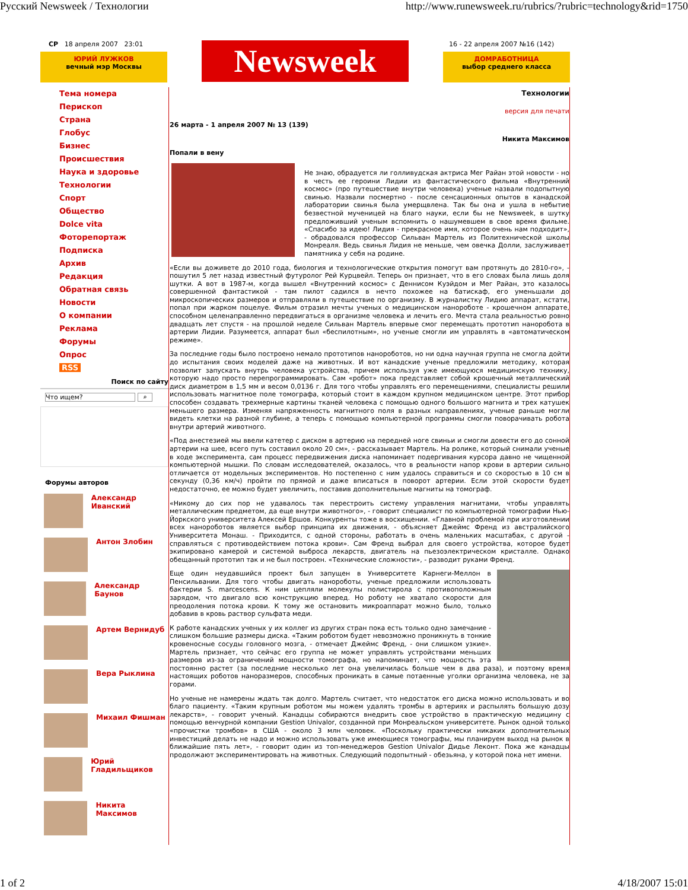Русский Newsweek / Технологии http://www.runewsweek.ru/rubrics/?rubric=technology&rid=1750
СР 18 апреля 2007 23:01
ЮРИЙ ЛУЖКОВ
вечный мэр Москвы
Newsweek
16 - 22 апреля 2007 №16 (142)
ДОМРАБОТНИЦА
выбор среднего класса
Тема номера
Перископ
Страна
Глобус
Бизнес
Происшествия
Наука и здоровье
Технологии
Спорт
Общество
Dolce vita
Фоторепортаж
Подписка
Архив
Редакция
Обратная связь
Новости
О компании
Реклама
Форумы
Опрос
RSS
Поиск по сайту
Что ищем? ⌕
Форумы авторов
Александр Иванский
Антон Злобин
Александр Баунов
Артем Вернидуб
Вера Рыклина
Михаил Фишман
Юрий Гладильщиков
Никита Максимов
Технологии
версия для печати
26 марта - 1 апреля 2007 № 13 (139)
Никита Максимов
Попали в вену
Не знаю, обрадуется ли голливудская актриса Мег Райан этой новости - но в честь ее героини Лидии из фантастического фильма «Внутренний космос» (про путешествие внутри человека) ученые назвали подопытную свинью. Назвали посмертно - после сенсационных опытов в канадской лаборатории свинья была умерщвлена. Так бы она и ушла в небытие безвестной мученицей на благо науки, если бы не Newsweek, в шутку предложивший ученым вспомнить о нашумевшем в свое время фильме. «Спасибо за идею! Лидия - прекрасное имя, которое очень нам подходит», - обрадовался профессор Сильван Мартель из Политехнической школы Монреаля. Ведь свинья Лидия не меньше, чем овечка Долли, заслуживает памятника у себя на родине.
«Если вы доживете до 2010 года, биология и технологические открытия помогут вам протянуть до 2810-го», - пошутил 5 лет назад известный футуролог Рей Курцвейл. Теперь он признает, что в его словах была лишь доля шутки. А вот в 1987-м, когда вышел «Внутренний космос» с Деннисом Куэйдом и Мег Райан, это казалось совершенной фантастикой - там пилот садился в нечто похожее на батискаф, его уменьшали до микроскопических размеров и отправляли в путешествие по организму. В журналистку Лидию аппарат, кстати, попал при жарком поцелуе. Фильм отразил мечты ученых о медицинском нанороботе - крошечном аппарате, способном целенаправленно передвигаться в организме человека и лечить его. Мечта стала реальностью ровно двадцать лет спустя - на прошлой неделе Сильван Мартель впервые смог перемещать прототип наноробота в артерии Лидии. Разумеется, аппарат был «беспилотным», но ученые смогли им управлять в «автоматическом режиме».
За последние годы было построено немало прототипов нанороботов, но ни одна научная группа не смогла дойти до испытания своих моделей даже на животных. И вот канадские ученые предложили методику, которая позволит запускать внутрь человека устройства, причем используя уже имеющуюся медицинскую технику, которую надо просто перепрограммировать. Сам «робот» пока представляет собой крошечный металлический диск диаметром в 1,5 мм и весом 0,0136 г. Для того чтобы управлять его перемещениями, специалисты решили использовать магнитное поле томографа, который стоит в каждом крупном медицинском центре. Этот прибор способен создавать трехмерные картины тканей человека с помощью одного большого магнита и трех катушек меньшего размера. Изменяя напряженность магнитного поля в разных направлениях, ученые раньше могли видеть клетки на разной глубине, а теперь с помощью компьютерной программы смогли поворачивать робота внутри артерий животного.
«Под анестезией мы ввели катетер с диском в артерию на передней ноге свиньи и смогли довести его до сонной артерии на шее, всего путь составил около 20 см», - рассказывает Мартель. На ролике, который снимали ученые в ходе эксперимента, сам процесс передвижения диска напоминает подергивания курсора давно не чищенной компьютерной мышки. По словам исследователей, оказалось, что в реальности напор крови в артерии сильно отличается от модельных экспериментов. Но постепенно с ним удалось справиться и со скоростью в 10 см в секунду (0,36 км/ч) пройти по прямой и даже вписаться в поворот артерии. Если этой скорости будет недостаточно, ее можно будет увеличить, поставив дополнительные магниты на томограф.
«Никому до сих пор не удавалось так перестроить систему управления магнитами, чтобы управлять металлическим предметом, да еще внутри животного», - говорит специалист по компьютерной томографии Нью-Йоркского университета Алексей Ершов. Конкуренты тоже в восхищении. «Главной проблемой при изготовлении всех нанороботов является выбор принципа их движения, - объясняет Джеймс Френд из австралийского Университета Монаш. - Приходится, с одной стороны, работать в очень маленьких масштабах, с другой - справляться с противодействием потока крови». Сам Френд выбрал для своего устройства, которое будет экипировано камерой и системой выброса лекарств, двигатель на пьезоэлектрическом кристалле. Однако обещанный прототип так и не был построен. «Технические сложности», - разводит руками Френд.
Еще один неудавшийся проект был запущен в Университете Карнеги-Меллон в Пенсильвании. Для того чтобы двигать нанороботы, ученые предложили использовать бактерии S. marcescens. К ним цепляли молекулы полистирола с противоположным зарядом, что двигало всю конструкцию вперед. Но роботу не хватало скорости для преодоления потока крови. К тому же остановить микроаппарат можно было, только добавив в кровь раствор сульфата меди.
К работе канадских ученых у их коллег из других стран пока есть только одно замечание - слишком большие размеры диска. «Таким роботом будет невозможно проникнуть в тонкие кровеносные сосуды головного мозга, - отмечает Джеймс Френд, - они слишком узкие». Мартель признает, что сейчас его группа не может управлять устройствами меньших размеров из-за ограничений мощности томографа, но напоминает, что мощность эта постоянно растет (за последние несколько лет она увеличилась больше чем в два раза), и поэтому время настоящих роботов наноразмеров, способных проникать в самые потаенные уголки организма человека, не за горами.
Но ученые не намерены ждать так долго. Мартель считает, что недостаток его диска можно использовать и во благо пациенту. «Таким крупным роботом мы можем удалять тромбы в артериях и распылять большую дозу лекарств», - говорит ученый. Канадцы собираются внедрить свое устройство в практическую медицину с помощью венчурной компании Gestion Univalor, созданной при Монреальском университете. Рынок одной только «прочистки тромбов» в США - около 3 млн человек. «Поскольку практически никаких дополнительных инвестиций делать не надо и можно использовать уже имеющиеся томографы, мы планируем выход на рынок в ближайшие пять лет», - говорит один из топ-менеджеров Gestion Univalor Дидье Леконт. Пока же канадцы продолжают экспериментировать на животных. Следующий подопытный - обезьяна, у которой пока нет имени.
1 of 2 4/18/2007 15:01